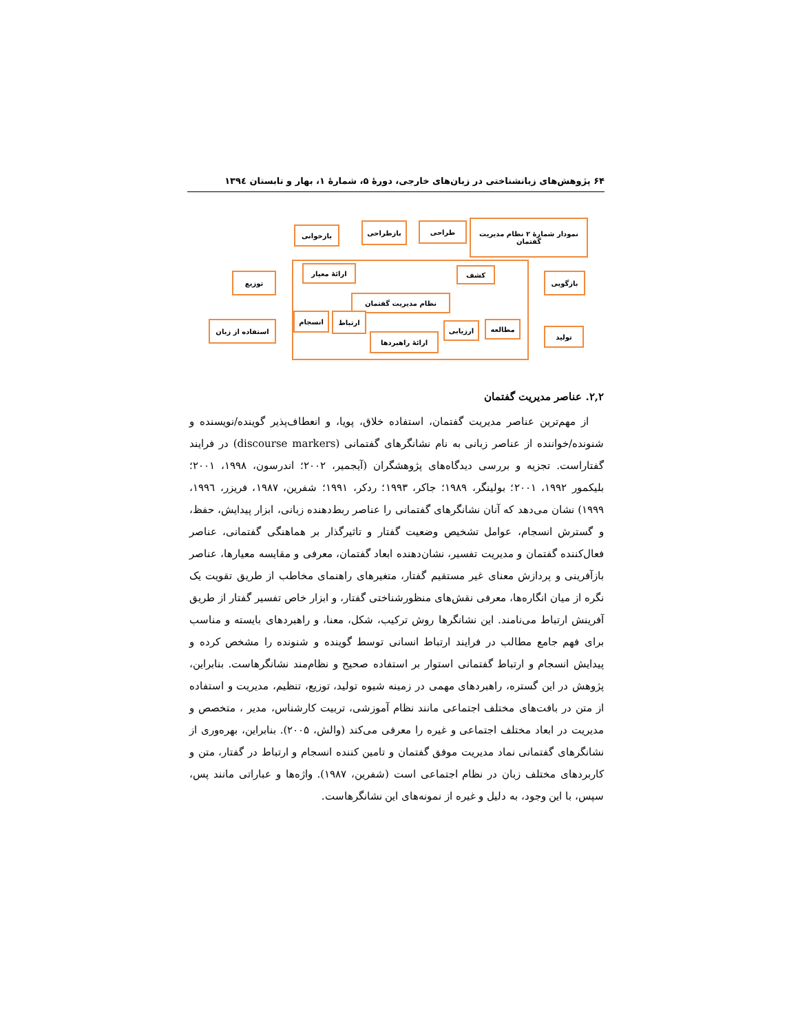۶۴ پژوهش‌های زبانشناختی در زبان‌های خارجی، دورهٔ ۵، شمارهٔ ۱، بهار و تابستان ۱۳۹٤
نمودار شمارهٔ ۲ نظام مدیریت گفتمان
طراحی
بازطراحی
بازخوانی
توزیع
استفاده از زبان
بازگویی
تولید
ارائهٔ معیار کشف
نظام مدیریت گفتمان
انسجام ارتباط
ارائهٔ راهبردها
ارزیابی مطالعه
۲,۲. عناصر مدیریت گفتمان
از مهم‌ترین عناصر مدیریت گفتمان، استفاده خلاق، پویا، و انعطاف‌پذیر گوینده/نویسنده و شنونده/خواننده از عناصر زبانی به نام نشانگرهای گفتمانی (discourse markers) در فرایند گفتاراست. تجزیه و بررسی دیدگاه‌های پژوهشگران (آیجمیر، ۲۰۰۲؛ اندرسون، ۱۹۹۸، ۲۰۰۱؛ بلیکمور ۱۹۹۲، ۲۰۰۱؛ بولینگر، ۱۹۸۹؛ جاکر، ۱۹۹۳؛ ردکر، ۱۹۹۱؛ شفرین، ۱۹۸۷، فریزر، ۱۹۹٦، ۱۹۹۹) نشان می‌دهد که آنان نشانگرهای گفتمانی را عناصر ربط‌دهنده زبانی، ابزار پیدایش، حفظ، و گسترش انسجام، عوامل تشخیص وضعیت گفتار و تاثیرگذار بر هماهنگی گفتمانی، عناصر فعال‌کننده گفتمان و مدیریت تفسیر، نشان‌دهنده ابعاد گفتمان، معرفی و مقایسه معیارها، عناصر بازآفرینی و پردازش معنای غیر مستقیم گفتار، متغیرهای راهنمای مخاطب از طریق تقویت یک نگره از میان انگاره‌ها، معرفی نقش‌های منظورشناختی گفتار، و ابزار خاص تفسیر گفتار از طریق آفرینش ارتباط می‌نامند. این نشانگرها روش ترکیب، شکل، معنا، و راهبردهای بایسته و مناسب برای فهم جامع مطالب در فرایند ارتباط انسانی توسط گوینده و شنونده را مشخص کرده و پیدایش انسجام و ارتباط گفتمانی استوار بر استفاده صحیح و نظام‌مند نشانگرهاست. بنابراین، پژوهش در این گستره، راهبردهای مهمی در زمینه شیوه تولید، توزیع، تنظیم، مدیریت و استفاده از متن در بافت‌های مختلف اجتماعی مانند نظام آموزشی، تربیت کارشناس، مدیر ، متخصص و مدیریت در ابعاد مختلف اجتماعی و غیره را معرفی می‌کند (والش، ۲۰۰۵). بنابراین، بهره‌وری از نشانگرهای گفتمانی نماد مدیریت موفق گفتمان و تامین کننده انسجام و ارتباط در گفتار، متن و کاربردهای مختلف زبان در نظام اجتماعی است (شفرین، ۱۹۸۷). واژه‌ها و عباراتی مانند پس، سپس، با این وجود، به دلیل و غیره از نمونه‌های این نشانگرهاست.